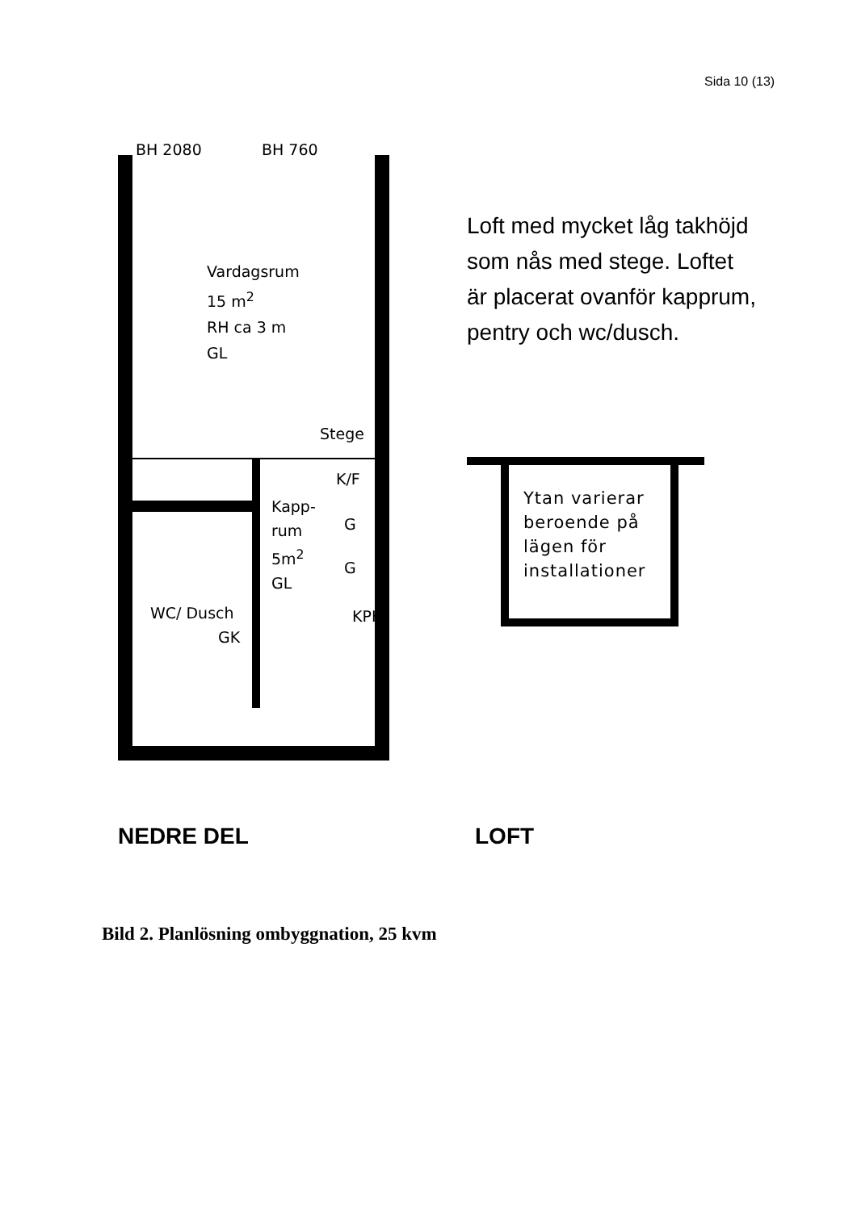Sida 10 (13)
BH 2080 BH 760
Vardagsrum
15 m<sup>2</sup>
RH ca 3 m
GL
Stege
K/F
Kapp-
rum
5m<sup>2</sup>
GL
G
G
KPH WC/ Dusch
GK
Loft med mycket låg takhöjd som nås med stege. Loftet är placerat ovanför kapprum, pentry och wc/dusch.
Ytan varierar beroende på lägen för installationer
NEDRE DEL LOFT
Bild 2. Planlösning ombyggnation, 25 kvm